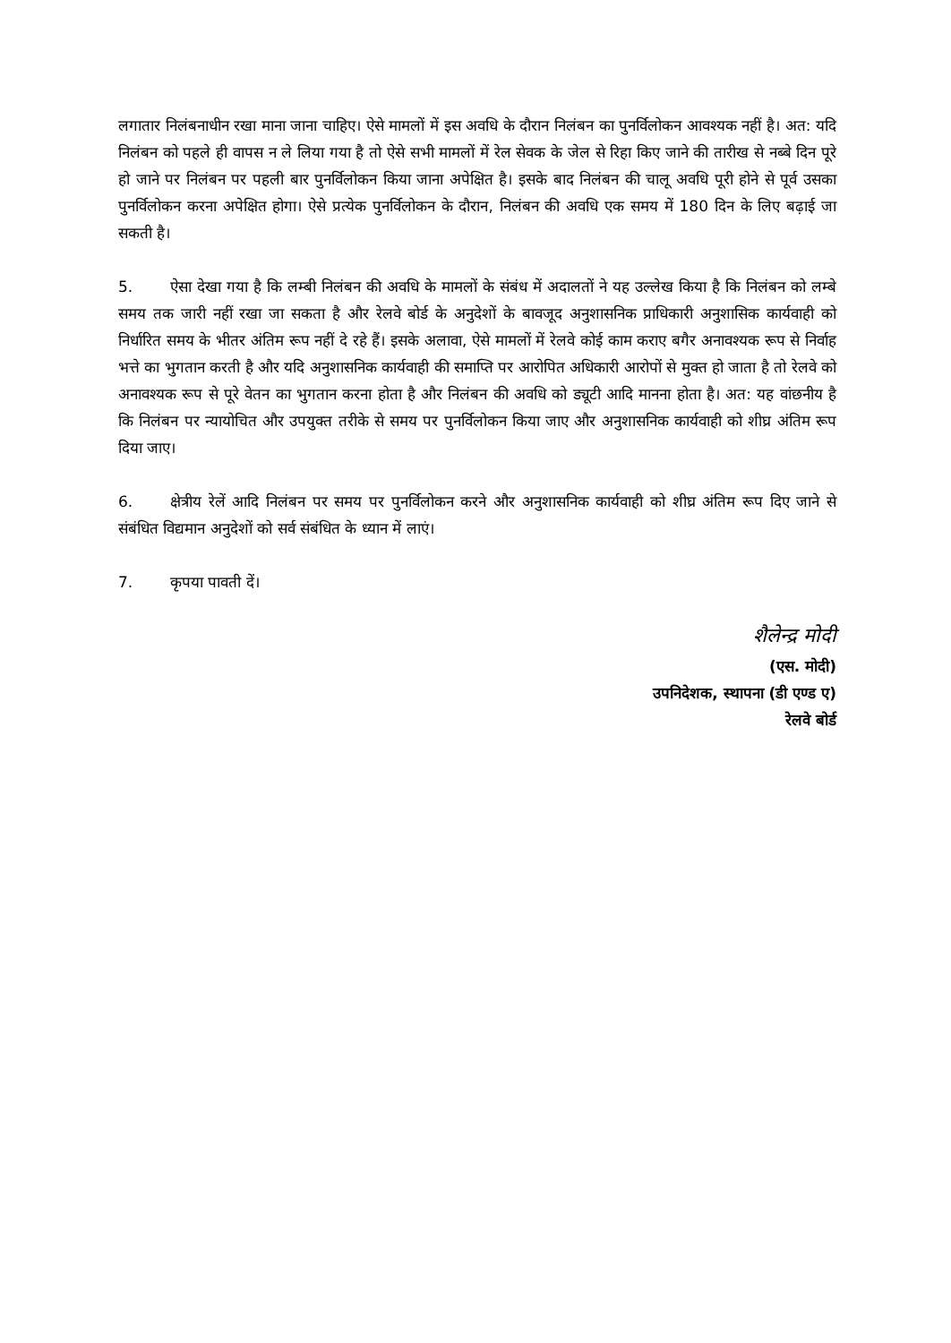लगातार निलंबनाधीन रखा माना जाना चाहिए। ऐसे मामलों में इस अवधि के दौरान निलंबन का पुनर्विलोकन आवश्यक नहीं है। अत: यदि निलंबन को पहले ही वापस न ले लिया गया है तो ऐसे सभी मामलों में रेल सेवक के जेल से रिहा किए जाने की तारीख से नब्बे दिन पूरे हो जाने पर निलंबन पर पहली बार पुनर्विलोकन किया जाना अपेक्षित है। इसके बाद निलंबन की चालू अवधि पूरी होने से पूर्व उसका पुनर्विलोकन करना अपेक्षित होगा। ऐसे प्रत्येक पुनर्विलोकन के दौरान, निलंबन की अवधि एक समय में 180 दिन के लिए बढ़ाई जा सकती है।
5. ऐसा देखा गया है कि लम्बी निलंबन की अवधि के मामलों के संबंध में अदालतों ने यह उल्लेख किया है कि निलंबन को लम्बे समय तक जारी नहीं रखा जा सकता है और रेलवे बोर्ड के अनुदेशों के बावजूद अनुशासनिक प्राधिकारी अनुशासिक कार्यवाही को निर्धारित समय के भीतर अंतिम रूप नहीं दे रहे हैं। इसके अलावा, ऐसे मामलों में रेलवे कोई काम कराए बगैर अनावश्यक रूप से निर्वाह भत्ते का भुगतान करती है और यदि अनुशासनिक कार्यवाही की समाप्ति पर आरोपित अधिकारी आरोपों से मुक्त हो जाता है तो रेलवे को अनावश्यक रूप से पूरे वेतन का भुगतान करना होता है और निलंबन की अवधि को ड्यूटी आदि मानना होता है। अत: यह वांछनीय है कि निलंबन पर न्यायोचित और उपयुक्त तरीके से समय पर पुनर्विलोकन किया जाए और अनुशासनिक कार्यवाही को शीघ्र अंतिम रूप दिया जाए।
6. क्षेत्रीय रेलें आदि निलंबन पर समय पर पुनर्विलोकन करने और अनुशासनिक कार्यवाही को शीघ्र अंतिम रूप दिए जाने से संबंधित विद्यमान अनुदेशों को सर्व संबंधित के ध्यान में लाएं।
7. कृपया पावती दें।
शैलेन्द्र मोदी
(एस. मोदी)
उपनिदेशक, स्थापना (डी एण्ड ए)
रेलवे बोर्ड